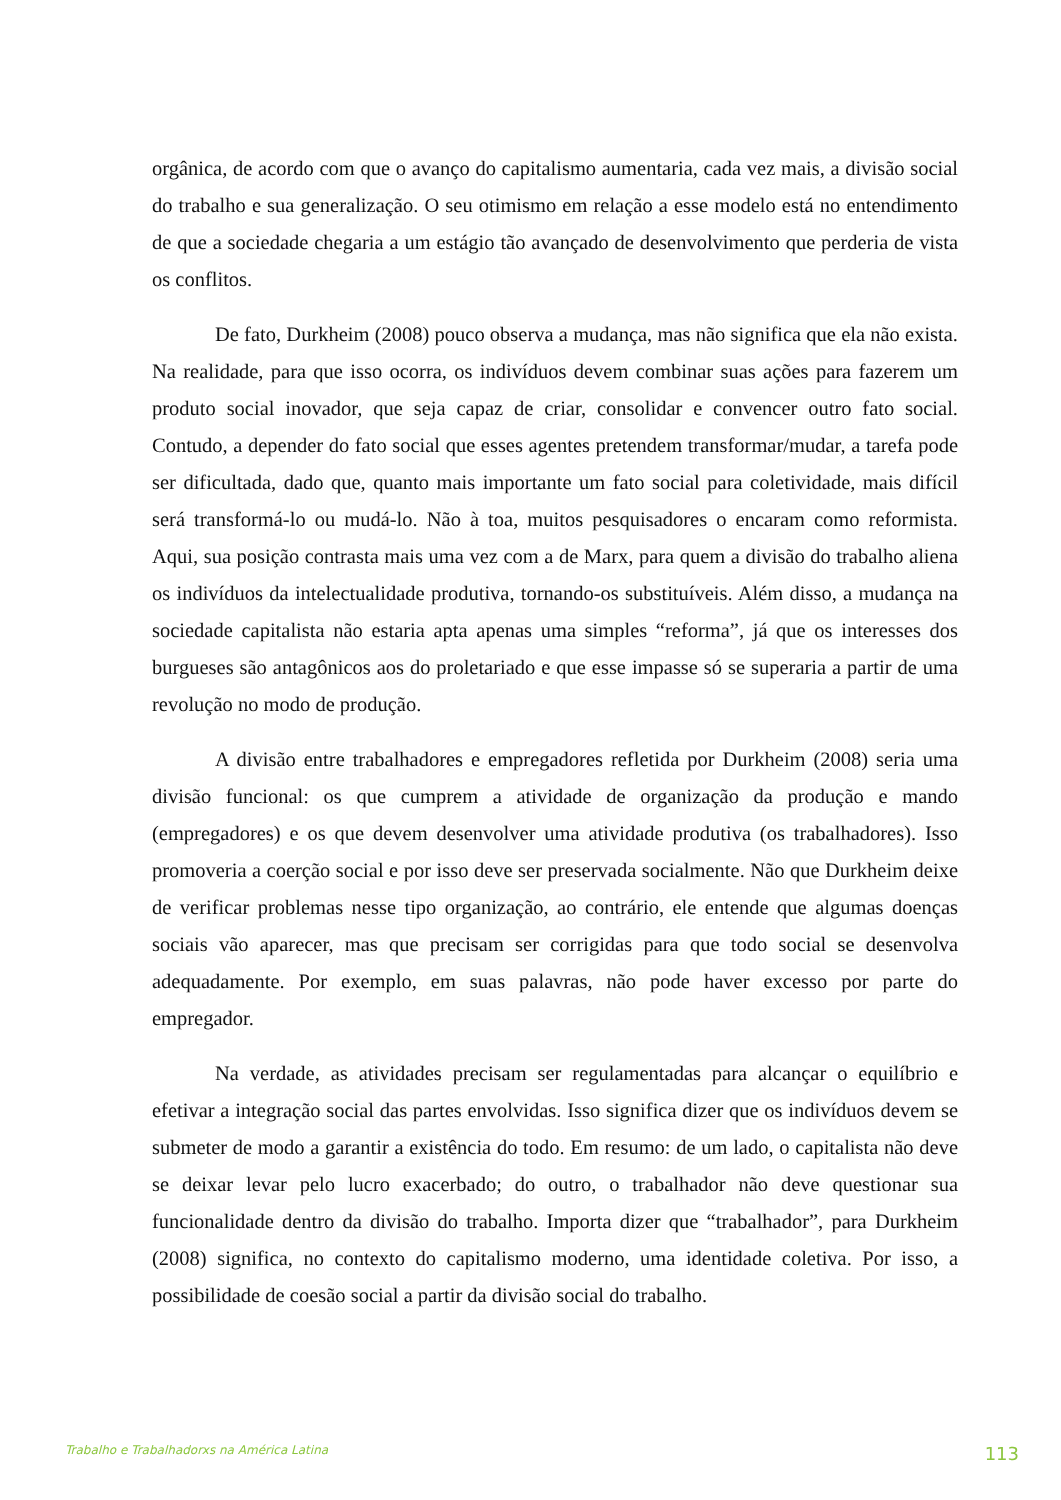orgânica, de acordo com que o avanço do capitalismo aumentaria, cada vez mais, a divisão social do trabalho e sua generalização. O seu otimismo em relação a esse modelo está no entendimento de que a sociedade chegaria a um estágio tão avançado de desenvolvimento que perderia de vista os conflitos.
De fato, Durkheim (2008) pouco observa a mudança, mas não significa que ela não exista. Na realidade, para que isso ocorra, os indivíduos devem combinar suas ações para fazerem um produto social inovador, que seja capaz de criar, consolidar e convencer outro fato social. Contudo, a depender do fato social que esses agentes pretendem transformar/mudar, a tarefa pode ser dificultada, dado que, quanto mais importante um fato social para coletividade, mais difícil será transformá-lo ou mudá-lo. Não à toa, muitos pesquisadores o encaram como reformista. Aqui, sua posição contrasta mais uma vez com a de Marx, para quem a divisão do trabalho aliena os indivíduos da intelectualidade produtiva, tornando-os substituíveis. Além disso, a mudança na sociedade capitalista não estaria apta apenas uma simples “reforma”, já que os interesses dos burgueses são antagônicos aos do proletariado e que esse impasse só se superaria a partir de uma revolução no modo de produção.
A divisão entre trabalhadores e empregadores refletida por Durkheim (2008) seria uma divisão funcional: os que cumprem a atividade de organização da produção e mando (empregadores) e os que devem desenvolver uma atividade produtiva (os trabalhadores). Isso promoveria a coerção social e por isso deve ser preservada socialmente. Não que Durkheim deixe de verificar problemas nesse tipo organização, ao contrário, ele entende que algumas doenças sociais vão aparecer, mas que precisam ser corrigidas para que todo social se desenvolva adequadamente. Por exemplo, em suas palavras, não pode haver excesso por parte do empregador.
Na verdade, as atividades precisam ser regulamentadas para alcançar o equilíbrio e efetivar a integração social das partes envolvidas. Isso significa dizer que os indivíduos devem se submeter de modo a garantir a existência do todo. Em resumo: de um lado, o capitalista não deve se deixar levar pelo lucro exacerbado; do outro, o trabalhador não deve questionar sua funcionalidade dentro da divisão do trabalho. Importa dizer que “trabalhador”, para Durkheim (2008) significa, no contexto do capitalismo moderno, uma identidade coletiva. Por isso, a possibilidade de coesão social a partir da divisão social do trabalho.
Trabalho e Trabalhadorxs na América Latina 113